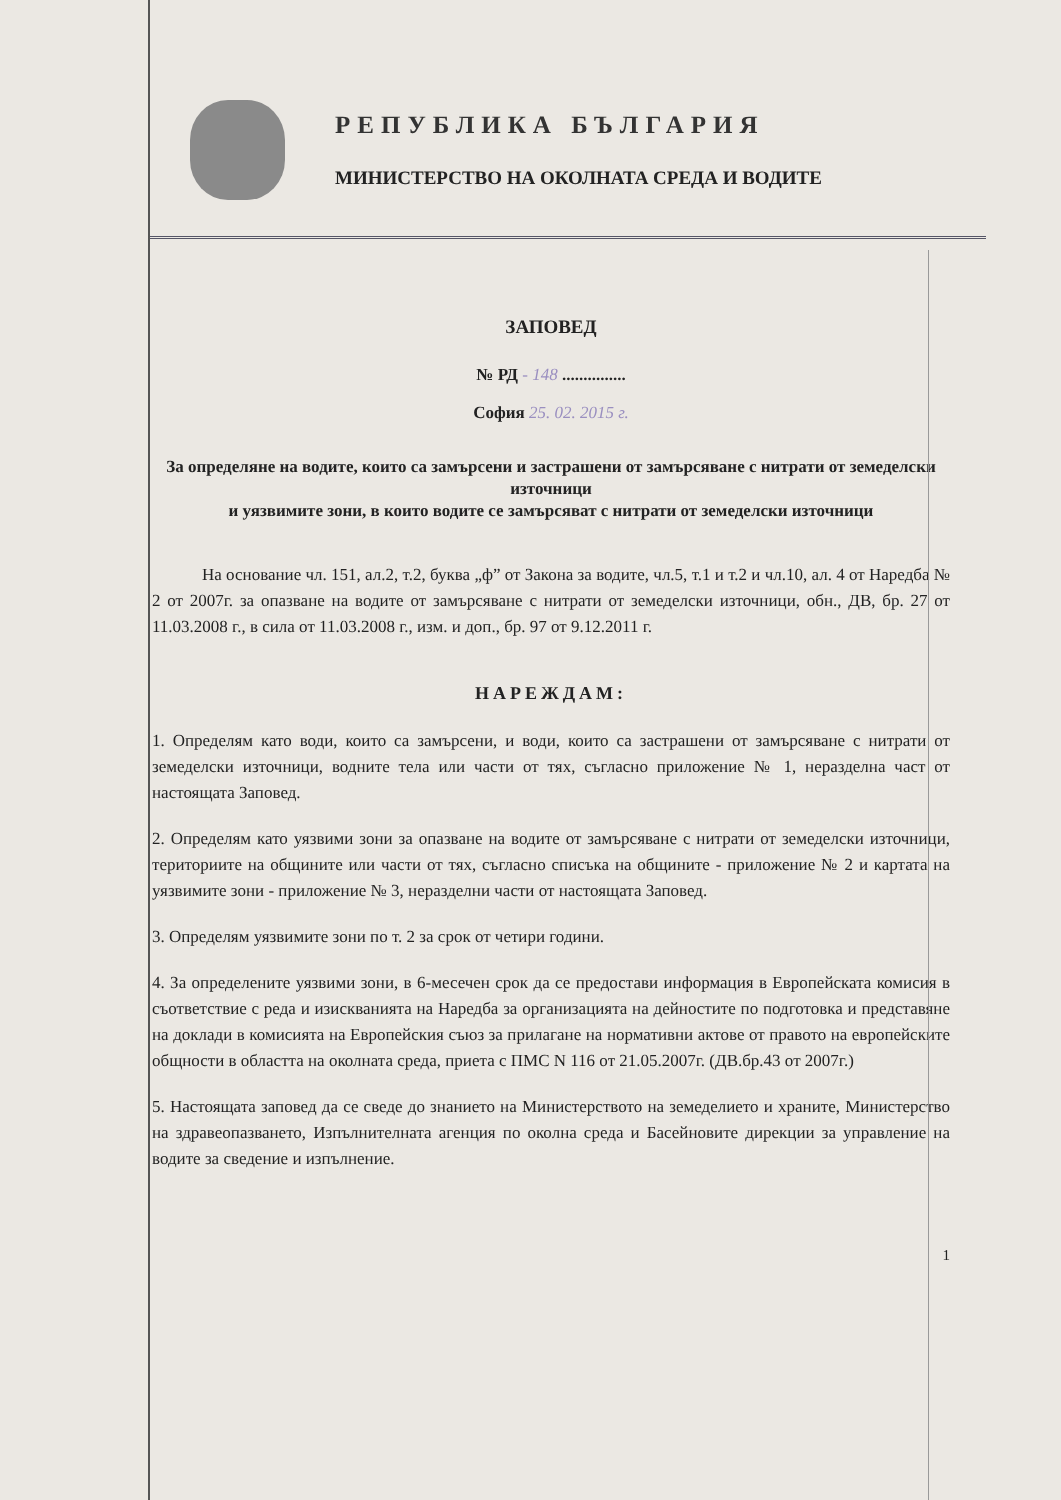РЕПУБЛИКА БЪЛГАРИЯ
МИНИСТЕРСТВО НА ОКОЛНАТА СРЕДА И ВОДИТЕ
ЗАПОВЕД
№ РД - 148 ...............
София 25. 02. 2015 г.
За определяне на водите, които са замърсени и застрашени от замърсяване с нитрати от земеделски източници
и уязвимите зони, в които водите се замърсяват с нитрати от земеделски източници
На основание чл. 151, ал.2, т.2, буква „ф” от Закона за водите, чл.5, т.1 и т.2 и чл.10, ал. 4 от Наредба № 2 от 2007г. за опазване на водите от замърсяване с нитрати от земеделски източници, обн., ДВ, бр. 27 от 11.03.2008 г., в сила от 11.03.2008 г., изм. и доп., бр. 97 от 9.12.2011 г.
НАРЕЖДАМ:
1. Определям като води, които са замърсени, и води, които са застрашени от замърсяване с нитрати от земеделски източници, водните тела или части от тях, съгласно приложение № 1, неразделна част от настоящата Заповед.
2. Определям като уязвими зони за опазване на водите от замърсяване с нитрати от земеделски източници, териториите на общините или части от тях, съгласно списъка на общините - приложение № 2 и картата на уязвимите зони - приложение № 3, неразделни части от настоящата Заповед.
3. Определям уязвимите зони по т. 2 за срок от четири години.
4. За определените уязвими зони, в 6-месечен срок да се предостави информация в Европейската комисия в съответствие с реда и изискванията на Наредба за организацията на дейностите по подготовка и представяне на доклади в комисията на Европейския съюз за прилагане на нормативни актове от правото на европейските общности в областта на околната среда, приета с ПМС N 116 от 21.05.2007г. (ДВ.бр.43 от 2007г.)
5. Настоящата заповед да се сведе до знанието на Министерството на земеделието и храните, Министерство на здравеопазването, Изпълнителната агенция по околна среда и Басейновите дирекции за управление на водите за сведение и изпълнение.
1